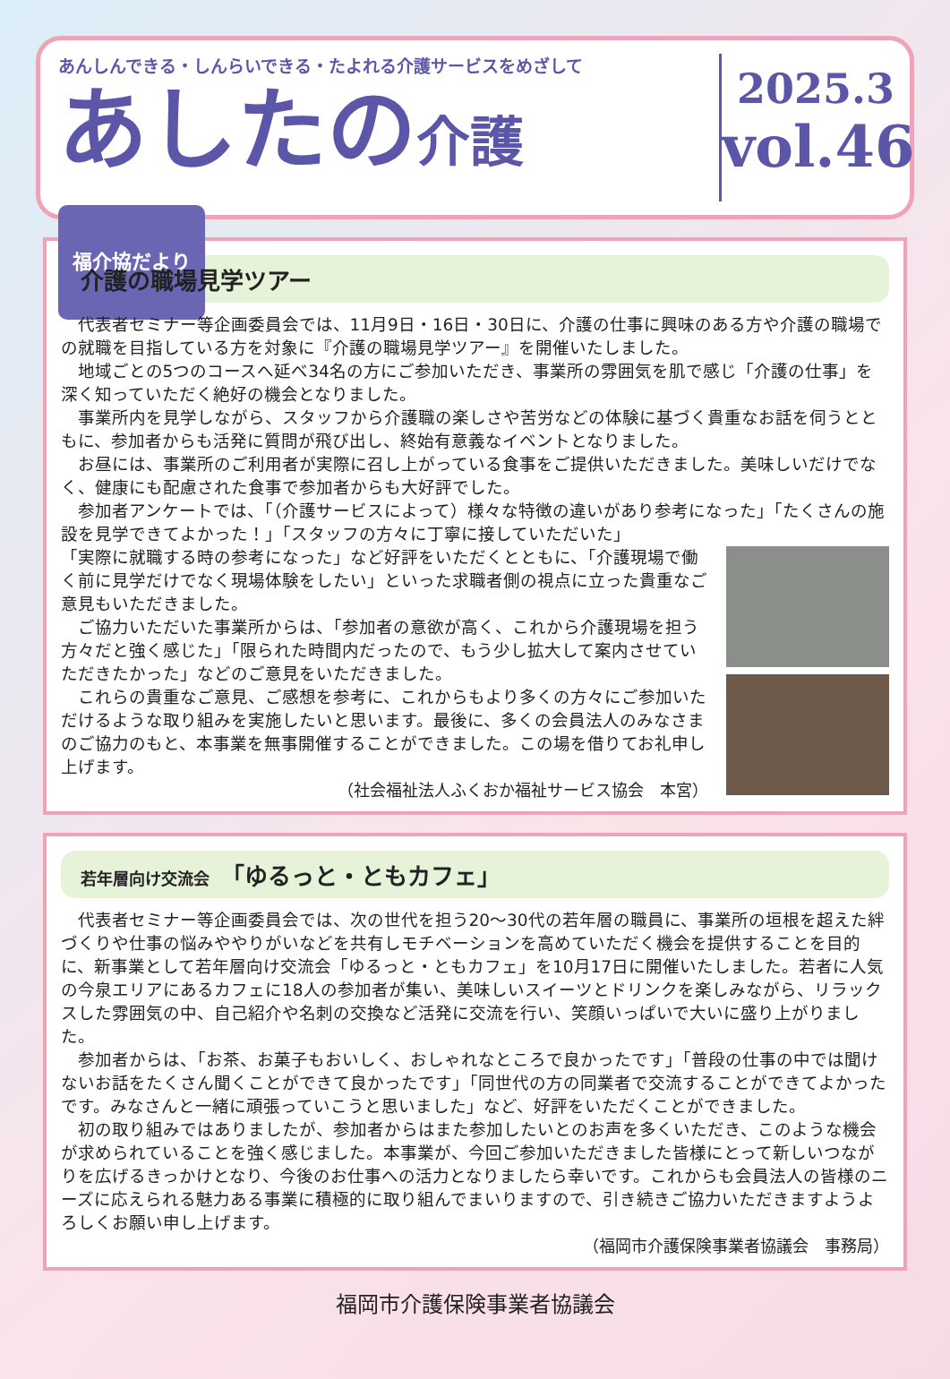あんしんできる・しんらいできる・たよれる介護サービスをめざして
あしたの介護 福介協だより
2025.3
vol.46
介護の職場見学ツアー
代表者セミナー等企画委員会では、11月9日・16日・30日に、介護の仕事に興味のある方や介護の職場での就職を目指している方を対象に『介護の職場見学ツアー』を開催いたしました。
地域ごとの5つのコースへ延べ34名の方にご参加いただき、事業所の雰囲気を肌で感じ「介護の仕事」を深く知っていただく絶好の機会となりました。
事業所内を見学しながら、スタッフから介護職の楽しさや苦労などの体験に基づく貴重なお話を伺うとともに、参加者からも活発に質問が飛び出し、終始有意義なイベントとなりました。
お昼には、事業所のご利用者が実際に召し上がっている食事をご提供いただきました。美味しいだけでなく、健康にも配慮された食事で参加者からも大好評でした。
参加者アンケートでは、「（介護サービスによって）様々な特徴の違いがあり参考になった」「たくさんの施設を見学できてよかった！」「スタッフの方々に丁寧に接していただいた」
「実際に就職する時の参考になった」など好評をいただくとともに、「介護現場で働く前に見学だけでなく現場体験をしたい」といった求職者側の視点に立った貴重なご意見もいただきました。
ご協力いただいた事業所からは、「参加者の意欲が高く、これから介護現場を担う方々だと強く感じた」「限られた時間内だったので、もう少し拡大して案内させていただきたかった」などのご意見をいただきました。
これらの貴重なご意見、ご感想を参考に、これからもより多くの方々にご参加いただけるような取り組みを実施したいと思います。最後に、多くの会員法人のみなさまのご協力のもと、本事業を無事開催することができました。この場を借りてお礼申し上げます。
（社会福祉法人ふくおか福祉サービス協会　本宮）
若年層向け交流会　「ゆるっと・ともカフェ」
代表者セミナー等企画委員会では、次の世代を担う20～30代の若年層の職員に、事業所の垣根を超えた絆づくりや仕事の悩みややりがいなどを共有しモチベーションを高めていただく機会を提供することを目的に、新事業として若年層向け交流会「ゆるっと・ともカフェ」を10月17日に開催いたしました。若者に人気の今泉エリアにあるカフェに18人の参加者が集い、美味しいスイーツとドリンクを楽しみながら、リラックスした雰囲気の中、自己紹介や名刺の交換など活発に交流を行い、笑顔いっぱいで大いに盛り上がりました。
参加者からは、「お茶、お菓子もおいしく、おしゃれなところで良かったです」「普段の仕事の中では聞けないお話をたくさん聞くことができて良かったです」「同世代の方の同業者で交流することができてよかったです。みなさんと一緒に頑張っていこうと思いました」など、好評をいただくことができました。
初の取り組みではありましたが、参加者からはまた参加したいとのお声を多くいただき、このような機会が求められていることを強く感じました。本事業が、今回ご参加いただきました皆様にとって新しいつながりを広げるきっかけとなり、今後のお仕事への活力となりましたら幸いです。これからも会員法人の皆様のニーズに応えられる魅力ある事業に積極的に取り組んでまいりますので、引き続きご協力いただきますようよろしくお願い申し上げます。
（福岡市介護保険事業者協議会　事務局）
福岡市介護保険事業者協議会